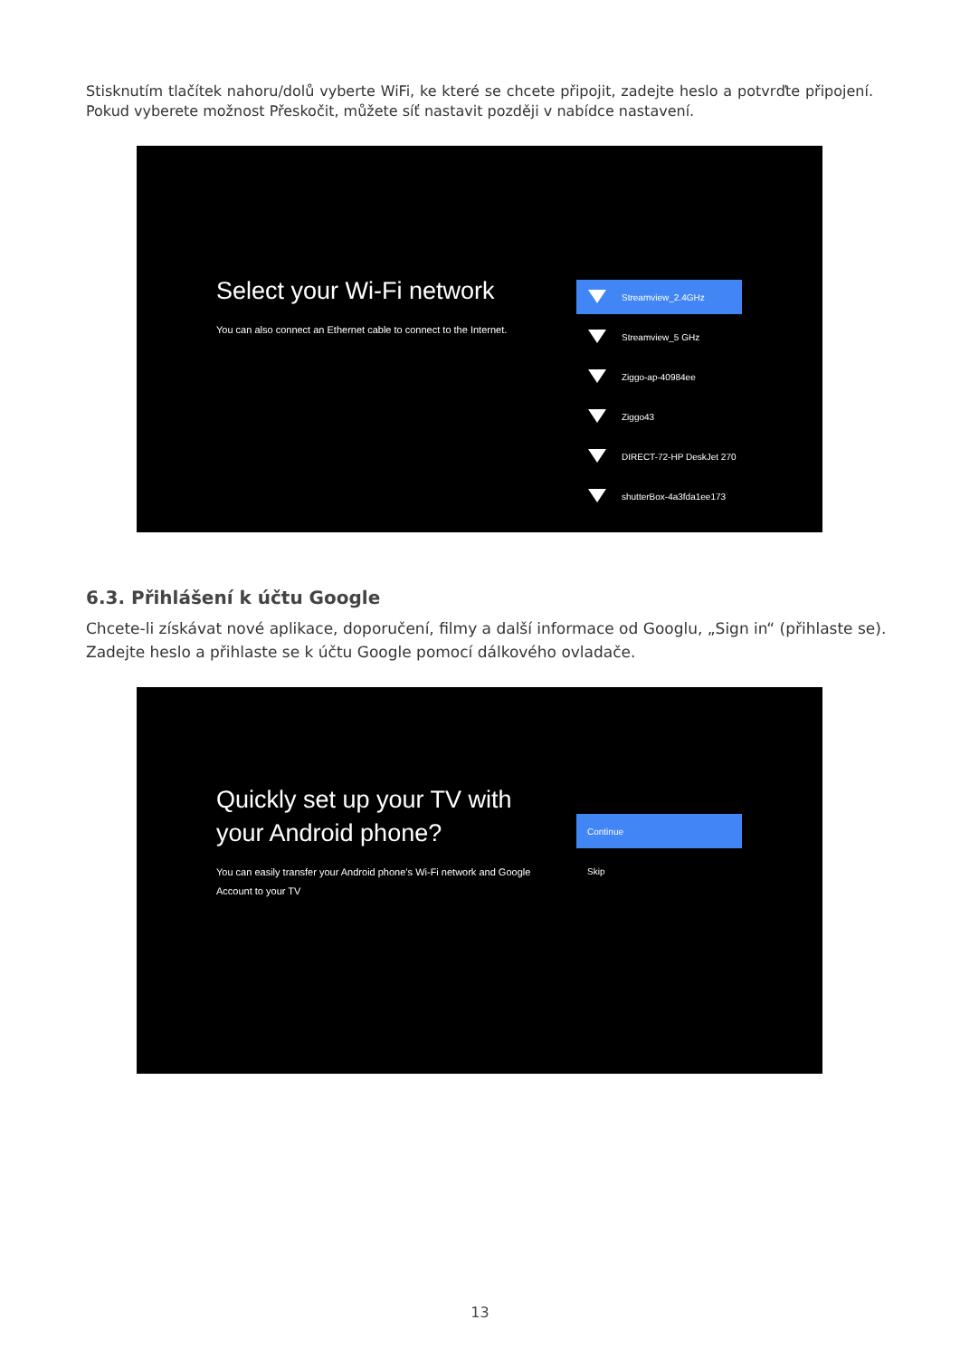Stisknutím tlačítek nahoru/dolů vyberte WiFi, ke které se chcete připojit, zadejte heslo a potvrďte připojení. Pokud vyberete možnost Přeskočit, můžete síť nastavit později v nabídce nastavení.
Select your Wi-Fi network
You can also connect an Ethernet cable to connect to the Internet.
Streamview_2.4GHz
Streamview_5 GHz
Ziggo-ap-40984ee
Ziggo43
DIRECT-72-HP DeskJet 270
shutterBox-4a3fda1ee173
6.3. Přihlášení k účtu Google
Chcete-li získávat nové aplikace, doporučení, filmy a další informace od Googlu, „Sign in“ (přihlaste se).
Zadejte heslo a přihlaste se k účtu Google pomocí dálkového ovladače.
Quickly set up your TV with your Android phone?
You can easily transfer your Android phone’s Wi-Fi network and Google Account to your TV
Continue
Skip
13